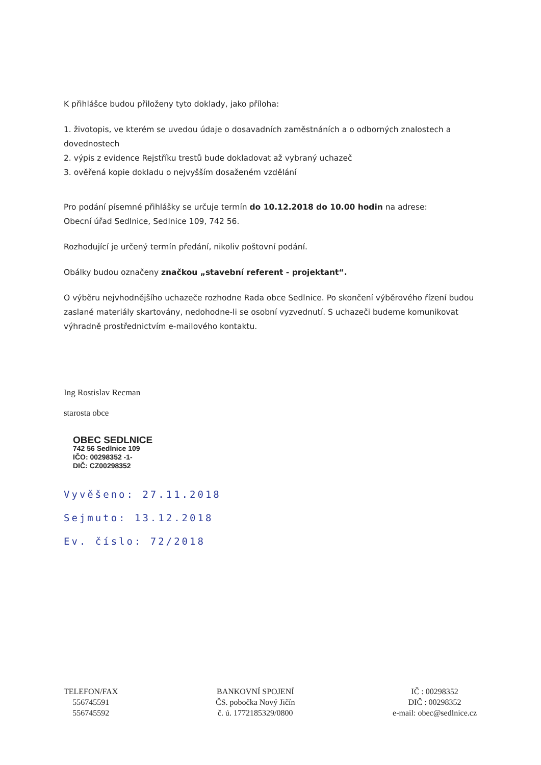K přihlášce budou přiloženy tyto doklady, jako příloha:
1. životopis, ve kterém se uvedou údaje o dosavadních zaměstnáních a o odborných znalostech a dovednostech
2. výpis z evidence Rejstříku trestů bude dokladovat až vybraný uchazeč
3. ověřená kopie dokladu o nejvyšším dosaženém vzdělání
Pro podání písemné přihlášky se určuje termín do 10.12.2018 do 10.00 hodin na adrese:
Obecní úřad Sedlnice, Sedlnice 109, 742 56.
Rozhodující je určený termín předání, nikoliv poštovní podání.
Obálky budou označeny značkou „stavební referent - projektant“.
O výběru nejvhodnějšího uchazeče rozhodne Rada obce Sedlnice. Po skončení výběrového řízení budou zaslané materiály skartovány, nedohodne-li se osobní vyzvednutí. S uchazeči budeme komunikovat výhradně prostřednictvím e-mailového kontaktu.
Ing Rostislav Recman
starosta obce
OBEC SEDLNICE
742 56 Sedlnice 109
IČO: 00298352 -1-
DIČ: CZ00298352
Vyvěšeno: 27.11.2018
Sejmuto: 13.12.2018
Ev. číslo: 72/2018
TELEFON/FAX
556745591
556745592
BANKOVNÍ SPOJENÍ
ČS. pobočka Nový Jičín
č. ú. 1772185329/0800
IČ : 00298352
DIČ : 00298352
e-mail: obec@sedlnice.cz